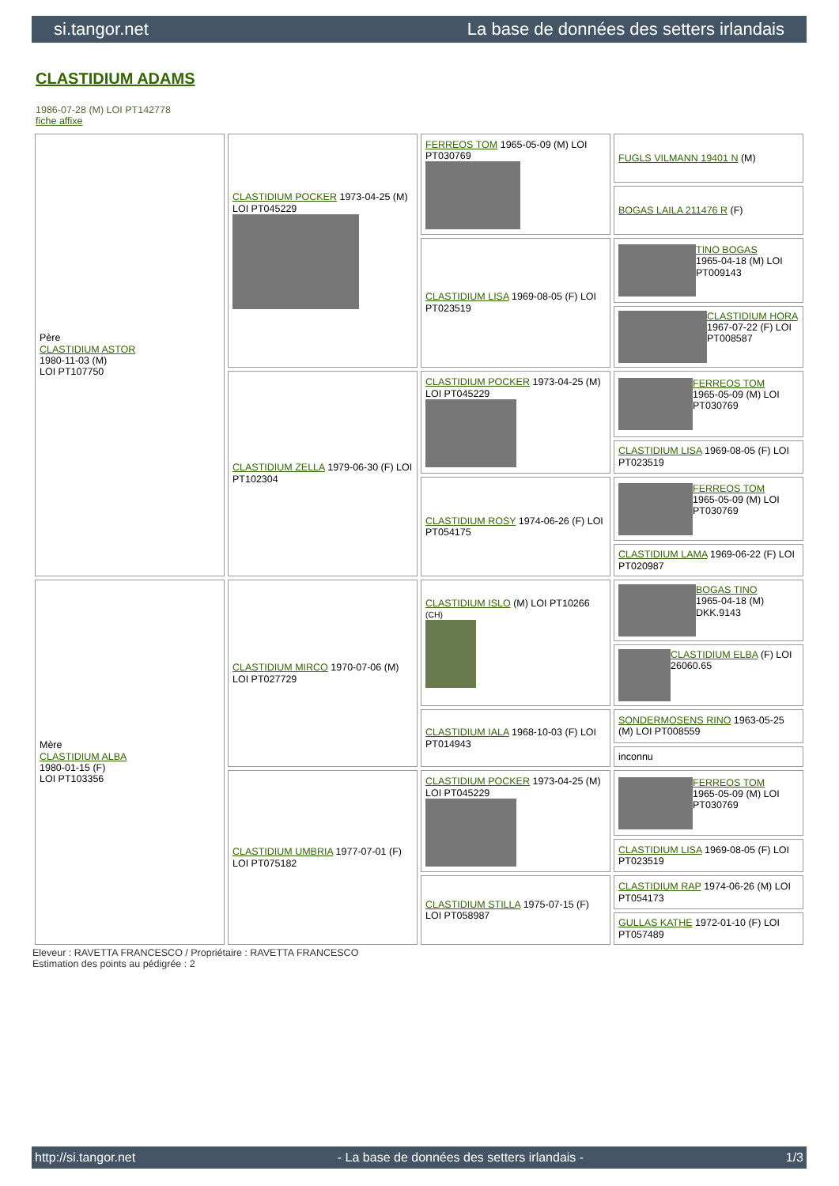si.tangor.net La base de données des setters irlandais
CLASTIDIUM ADAMS
1986-07-28 (M) LOI PT142778
fiche affixe
| Père CLASTIDIUM ASTOR 1980-11-03 (M) LOI PT107750 | CLASTIDIUM POCKER 1973-04-25 (M) LOI PT045229 | FERREOS TOM 1965-05-09 (M) LOI PT030769 | FUGLS VILMANN 19401 N (M) |
| | | | BOGAS LAILA 211476 R (F) |
| | | CLASTIDIUM LISA 1969-08-05 (F) LOI PT023519 | TINO BOGAS 1965-04-18 (M) LOI PT009143 |
| | | | CLASTIDIUM HORA 1967-07-22 (F) LOI PT008587 |
| | CLASTIDIUM ZELLA 1979-06-30 (F) LOI PT102304 | CLASTIDIUM POCKER 1973-04-25 (M) LOI PT045229 | FERREOS TOM 1965-05-09 (M) LOI PT030769 |
| | | | CLASTIDIUM LISA 1969-08-05 (F) LOI PT023519 |
| | | CLASTIDIUM ROSY 1974-06-26 (F) LOI PT054175 | FERREOS TOM 1965-05-09 (M) LOI PT030769 |
| | | | CLASTIDIUM LAMA 1969-06-22 (F) LOI PT020987 |
| Mère CLASTIDIUM ALBA 1980-01-15 (F) LOI PT103356 | CLASTIDIUM MIRCO 1970-07-06 (M) LOI PT027729 | CLASTIDIUM ISLO (M) LOI PT10266 (CH) | BOGAS TINO 1965-04-18 (M) DKK.9143 |
| | | | CLASTIDIUM ELBA (F) LOI 26060.65 |
| | | CLASTIDIUM IALA 1968-10-03 (F) LOI PT014943 | SONDERMOSENS RINO 1963-05-25 (M) LOI PT008559 |
| | | | inconnu |
| | CLASTIDIUM UMBRIA 1977-07-01 (F) LOI PT075182 | CLASTIDIUM POCKER 1973-04-25 (M) LOI PT045229 | FERREOS TOM 1965-05-09 (M) LOI PT030769 |
| | | | CLASTIDIUM LISA 1969-08-05 (F) LOI PT023519 |
| | | CLASTIDIUM STILLA 1975-07-15 (F) LOI PT058987 | CLASTIDIUM RAP 1974-06-26 (M) LOI PT054173 |
| | | | GULLAS KATHE 1972-01-10 (F) LOI PT057489 |
Eleveur : RAVETTA FRANCESCO / Propriétaire : RAVETTA FRANCESCO
Estimation des points au pédigrée : 2
http://si.tangor.net - La base de données des setters irlandais - 1/3